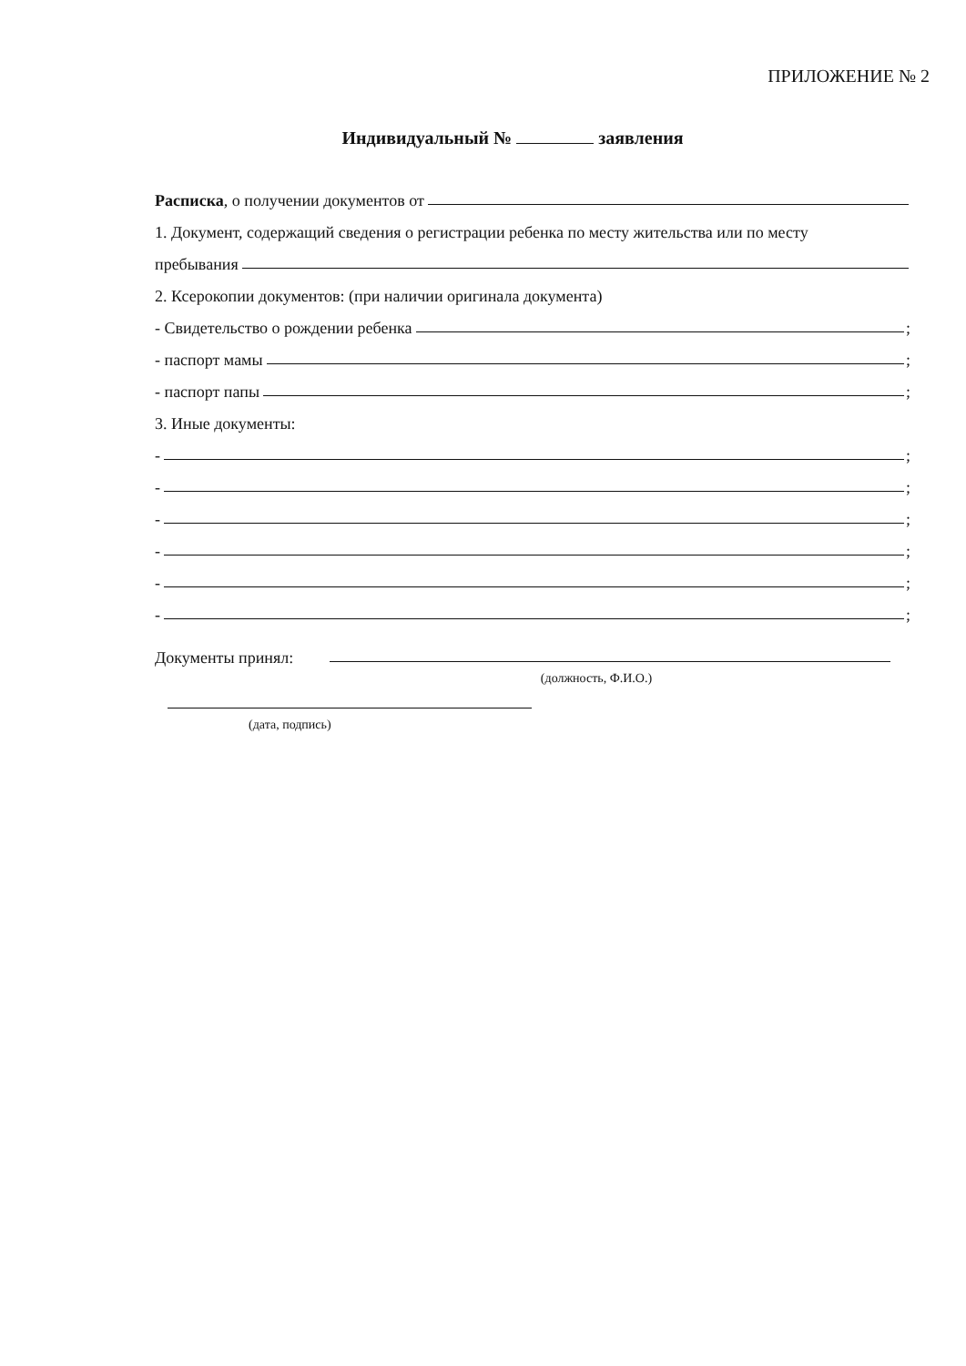ПРИЛОЖЕНИЕ № 2
Индивидуальный № заявления
Расписка, о получении документов от
1. Документ, содержащий сведения о регистрации ребенка по месту жительства или по месту
пребывания
2. Ксерокопии документов: (при наличии оригинала документа)
- Свидетельство о рождении ребенка ;
- паспорт мамы ;
- паспорт папы ;
3. Иные документы:
- ;
- ;
- ;
- ;
- ;
- ;
Документы принял:
(должность, Ф.И.О.)
(дата, подпись)